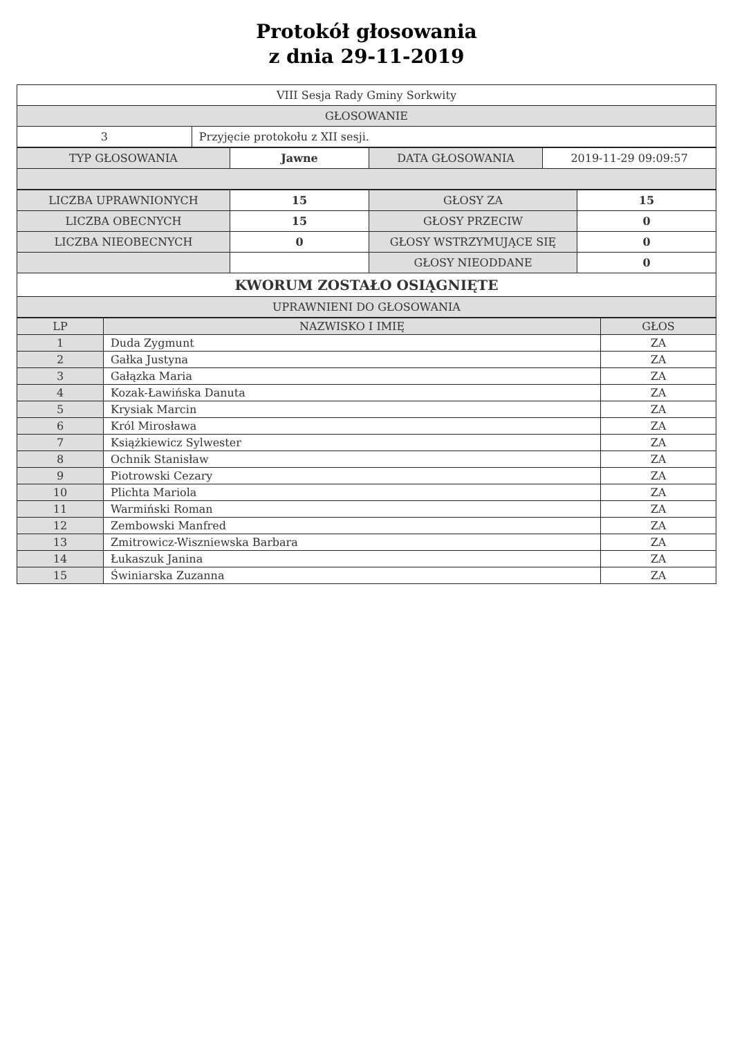Protokół głosowania
z dnia 29-11-2019
| VIII Sesja Rady Gminy Sorkwity | |
| GŁOSOWANIE | |
| 3 | Przyjęcie protokołu z XII sesji. |
| TYP GŁOSOWANIA | Jawne | DATA GŁOSOWANIA | 2019-11-29 09:09:57 |
| LICZBA UPRAWNIONYCH | 15 | GŁOSY ZA | 15 |
| LICZBA OBECNYCH | 15 | GŁOSY PRZECIW | 0 |
| LICZBA NIEOBECNYCH | 0 | GŁOSY WSTRZYMUJĄCE SIĘ | 0 |
| | | GŁOSY NIEODDANE | 0 |
| KWORUM ZOSTAŁO OSIĄGNIĘTE | | | |
| UPRAWNIENI DO GŁOSOWANIA | | | |
| LP | NAZWISKO I IMIĘ | GŁOS |
| --- | --- | --- |
| 1 | Duda Zygmunt | ZA |
| 2 | Gałka Justyna | ZA |
| 3 | Gałązka Maria | ZA |
| 4 | Kozak-Ławińska Danuta | ZA |
| 5 | Krysiak Marcin | ZA |
| 6 | Król Mirosława | ZA |
| 7 | Książkiewicz Sylwester | ZA |
| 8 | Ochnik Stanisław | ZA |
| 9 | Piotrowski Cezary | ZA |
| 10 | Plichta Mariola | ZA |
| 11 | Warmiński Roman | ZA |
| 12 | Zembowski Manfred | ZA |
| 13 | Zmitrowicz-Wiszniewska Barbara | ZA |
| 14 | Łukaszuk Janina | ZA |
| 15 | Świniarska Zuzanna | ZA |